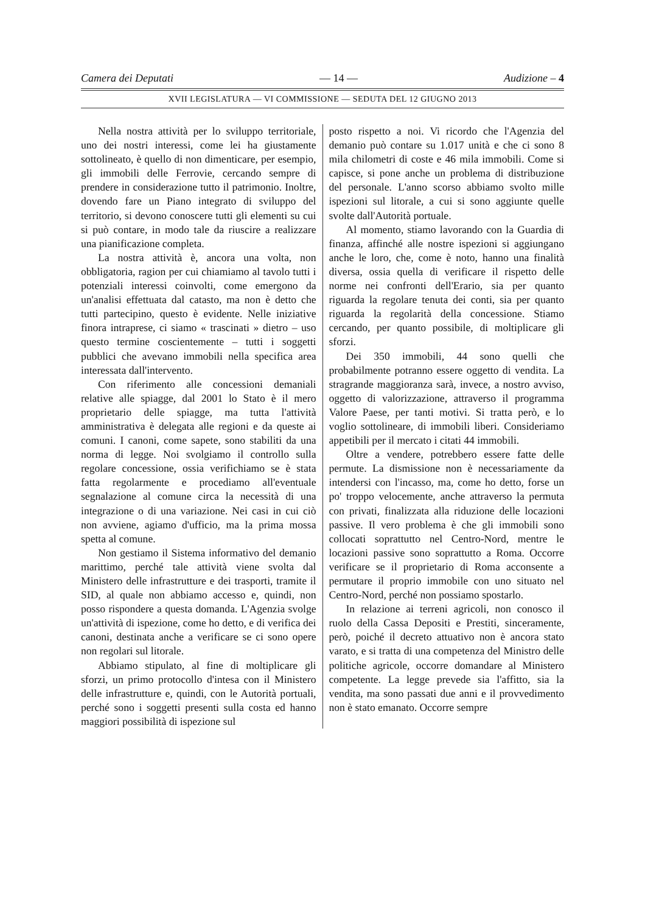Camera dei Deputati — 14 — Audizione – 4
XVII LEGISLATURA — VI COMMISSIONE — SEDUTA DEL 12 GIUGNO 2013
Nella nostra attività per lo sviluppo territoriale, uno dei nostri interessi, come lei ha giustamente sottolineato, è quello di non dimenticare, per esempio, gli immobili delle Ferrovie, cercando sempre di prendere in considerazione tutto il patrimonio. Inoltre, dovendo fare un Piano integrato di sviluppo del territorio, si devono conoscere tutti gli elementi su cui si può contare, in modo tale da riuscire a realizzare una pianificazione completa.
La nostra attività è, ancora una volta, non obbligatoria, ragion per cui chiamiamo al tavolo tutti i potenziali interessi coinvolti, come emergono da un'analisi effettuata dal catasto, ma non è detto che tutti partecipino, questo è evidente. Nelle iniziative finora intraprese, ci siamo « trascinati » dietro – uso questo termine coscientemente – tutti i soggetti pubblici che avevano immobili nella specifica area interessata dall'intervento.
Con riferimento alle concessioni demaniali relative alle spiagge, dal 2001 lo Stato è il mero proprietario delle spiagge, ma tutta l'attività amministrativa è delegata alle regioni e da queste ai comuni. I canoni, come sapete, sono stabiliti da una norma di legge. Noi svolgiamo il controllo sulla regolare concessione, ossia verifichiamo se è stata fatta regolarmente e procediamo all'eventuale segnalazione al comune circa la necessità di una integrazione o di una variazione. Nei casi in cui ciò non avviene, agiamo d'ufficio, ma la prima mossa spetta al comune.
Non gestiamo il Sistema informativo del demanio marittimo, perché tale attività viene svolta dal Ministero delle infrastrutture e dei trasporti, tramite il SID, al quale non abbiamo accesso e, quindi, non posso rispondere a questa domanda. L'Agenzia svolge un'attività di ispezione, come ho detto, e di verifica dei canoni, destinata anche a verificare se ci sono opere non regolari sul litorale.
Abbiamo stipulato, al fine di moltiplicare gli sforzi, un primo protocollo d'intesa con il Ministero delle infrastrutture e, quindi, con le Autorità portuali, perché sono i soggetti presenti sulla costa ed hanno maggiori possibilità di ispezione sul
posto rispetto a noi. Vi ricordo che l'Agenzia del demanio può contare su 1.017 unità e che ci sono 8 mila chilometri di coste e 46 mila immobili. Come si capisce, si pone anche un problema di distribuzione del personale. L'anno scorso abbiamo svolto mille ispezioni sul litorale, a cui si sono aggiunte quelle svolte dall'Autorità portuale.
Al momento, stiamo lavorando con la Guardia di finanza, affinché alle nostre ispezioni si aggiungano anche le loro, che, come è noto, hanno una finalità diversa, ossia quella di verificare il rispetto delle norme nei confronti dell'Erario, sia per quanto riguarda la regolare tenuta dei conti, sia per quanto riguarda la regolarità della concessione. Stiamo cercando, per quanto possibile, di moltiplicare gli sforzi.
Dei 350 immobili, 44 sono quelli che probabilmente potranno essere oggetto di vendita. La stragrande maggioranza sarà, invece, a nostro avviso, oggetto di valorizzazione, attraverso il programma Valore Paese, per tanti motivi. Si tratta però, e lo voglio sottolineare, di immobili liberi. Consideriamo appetibili per il mercato i citati 44 immobili.
Oltre a vendere, potrebbero essere fatte delle permute. La dismissione non è necessariamente da intendersi con l'incasso, ma, come ho detto, forse un po' troppo velocemente, anche attraverso la permuta con privati, finalizzata alla riduzione delle locazioni passive. Il vero problema è che gli immobili sono collocati soprattutto nel Centro-Nord, mentre le locazioni passive sono soprattutto a Roma. Occorre verificare se il proprietario di Roma acconsente a permutare il proprio immobile con uno situato nel Centro-Nord, perché non possiamo spostarlo.
In relazione ai terreni agricoli, non conosco il ruolo della Cassa Depositi e Prestiti, sinceramente, però, poiché il decreto attuativo non è ancora stato varato, e si tratta di una competenza del Ministro delle politiche agricole, occorre domandare al Ministero competente. La legge prevede sia l'affitto, sia la vendita, ma sono passati due anni e il provvedimento non è stato emanato. Occorre sempre